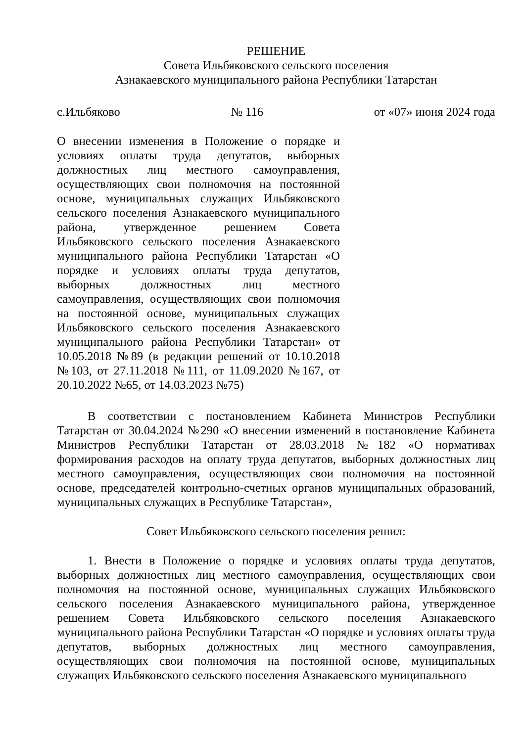РЕШЕНИЕ
Совета Ильбяковского сельского поселения
Азнакаевского муниципального района Республики Татарстан
с.Ильбяково № 116 от «07» июня 2024 года
О внесении изменения в Положение о порядке и условиях оплаты труда депутатов, выборных должностных лиц местного самоуправления, осуществляющих свои полномочия на постоянной основе, муниципальных служащих Ильбяковского сельского поселения Азнакаевского муниципального района, утвержденное решением Совета Ильбяковского сельского поселения Азнакаевского муниципального района Республики Татарстан «О порядке и условиях оплаты труда депутатов, выборных должностных лиц местного самоуправления, осуществляющих свои полномочия на постоянной основе, муниципальных служащих Ильбяковского сельского поселения Азнакаевского муниципального района Республики Татарстан» от 10.05.2018 №89 (в редакции решений от 10.10.2018 №103, от 27.11.2018 №111, от 11.09.2020 №167, от 20.10.2022 №65, от 14.03.2023 №75)
В соответствии с постановлением Кабинета Министров Республики Татарстан от 30.04.2024 №290 «О внесении изменений в постановление Кабинета Министров Республики Татарстан от 28.03.2018 №182 «О нормативах формирования расходов на оплату труда депутатов, выборных должностных лиц местного самоуправления, осуществляющих свои полномочия на постоянной основе, председателей контрольно-счетных органов муниципальных образований, муниципальных служащих в Республике Татарстан»,
Совет Ильбяковского сельского поселения решил:
1. Внести в Положение о порядке и условиях оплаты труда депутатов, выборных должностных лиц местного самоуправления, осуществляющих свои полномочия на постоянной основе, муниципальных служащих Ильбяковского сельского поселения Азнакаевского муниципального района, утвержденное решением Совета Ильбяковского сельского поселения Азнакаевского муниципального района Республики Татарстан «О порядке и условиях оплаты труда депутатов, выборных должностных лиц местного самоуправления, осуществляющих свои полномочия на постоянной основе, муниципальных служащих Ильбяковского сельского поселения Азнакаевского муниципального